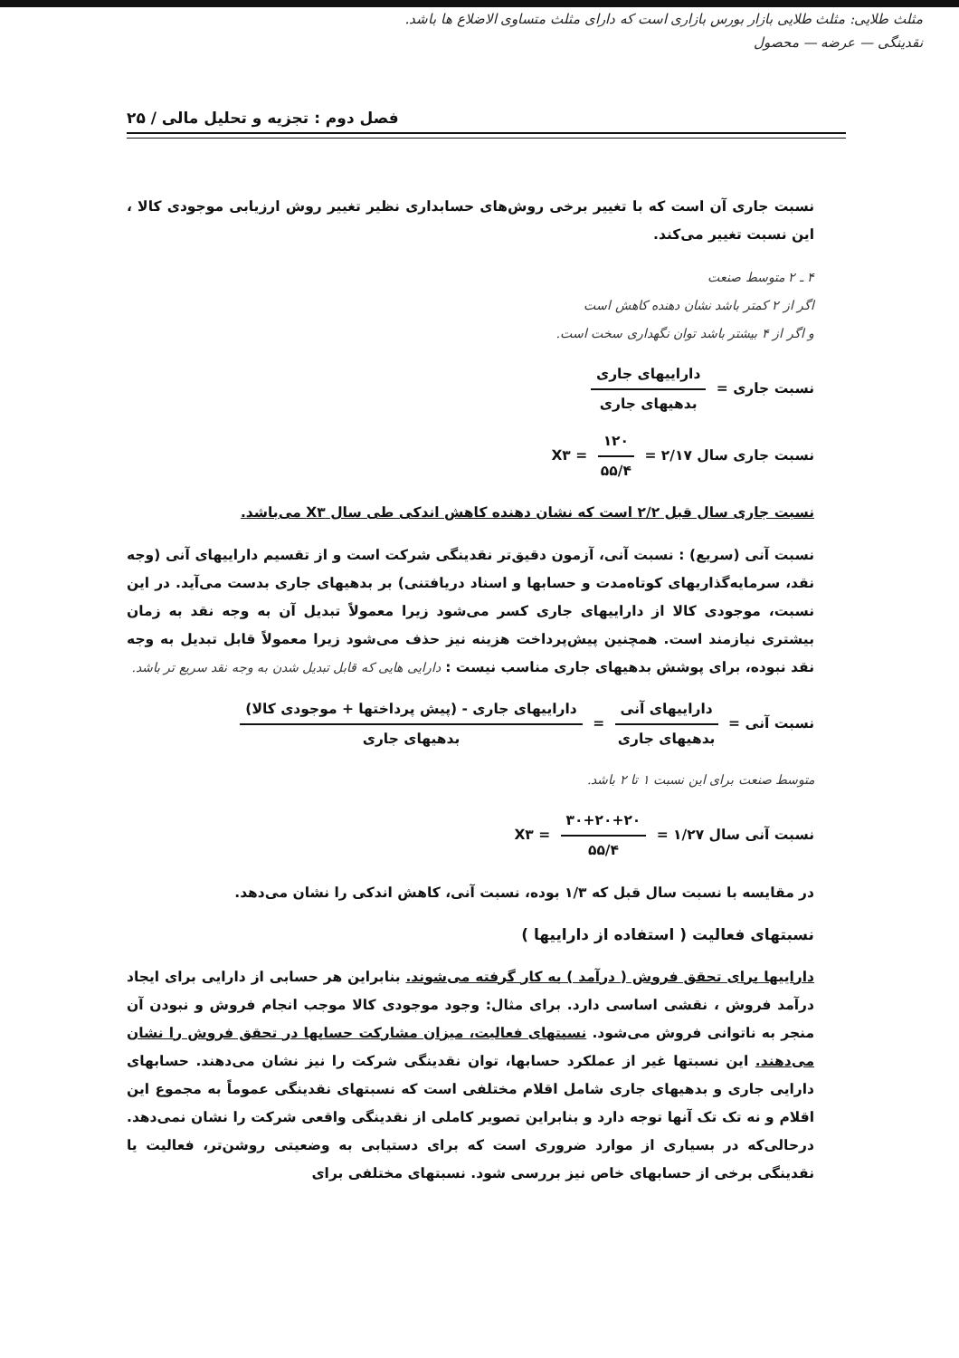مثلث طلایی: مثلث طلایی بازار بورس بازاری است که دارای مثلث متساوی الاضلاع ها باشد.
نقدینگی — عرضه — محصول
فصل دوم : تجزیه و تحلیل مالی / ۲۵
نسبت جاری آن است که با تغییر برخی روش‌های حسابداری نظیر تغییر روش ارزیابی موجودی کالا ، این نسبت تغییر می‌کند.
۴ ـ ۲ متوسط صنعت
اگر از ۲ کمتر باشد نشان دهنده کاهش است
و اگر از ۴ بیشتر باشد توان نگهداری سخت است.
نسبت جاری = داراییهای جاری بدهیهای جاری
نسبت جاری سال X۳ = ۱۲۰ ۵۵/۴ = ۲/۱۷
نسبت جاری سال قبل ۲/۲ است که نشان دهنده کاهش اندکی طی سال X۳ می‌باشد.
نسبت آنی (سریع) : نسبت آنی، آزمون دقیق‌تر نقدینگی شرکت است و از تقسیم داراییهای آنی (وجه نقد، سرمایه‌گذاریهای کوتاه‌مدت و حسابها و اسناد دریافتنی) بر بدهیهای جاری بدست می‌آید. در این نسبت، موجودی کالا از داراییهای جاری کسر می‌شود زیرا معمولاً تبدیل آن به وجه نقد به زمان بیشتری نیازمند است. همچنین پیش‌پرداخت هزینه نیز حذف می‌شود زیرا معمولاً قابل تبدیل به وجه نقد نبوده، برای پوشش بدهیهای جاری مناسب نیست : دارایی هایی که قابل تبدیل شدن به وجه نقد سریع تر باشد.
نسبت آنی = داراییهای آنی بدهیهای جاری = داراییهای جاری - (پیش پرداختها + موجودی کالا) بدهیهای جاری
متوسط صنعت برای این نسبت ۱ تا ۲ باشد.
نسبت آنی سال X۳ = ۳۰+۲۰+۲۰ ۵۵/۴ = ۱/۲۷
در مقایسه با نسبت سال قبل که ۱/۳ بوده، نسبت آنی، کاهش اندکی را نشان می‌دهد.
نسبتهای فعالیت ( استفاده از داراییها )
داراییها برای تحقق فروش ( درآمد ) به کار گرفته می‌شوند. بنابراین هر حسابی از دارایی برای ایجاد درآمد فروش ، نقشی اساسی دارد. برای مثال: وجود موجودی کالا موجب انجام فروش و نبودن آن منجر به ناتوانی فروش می‌شود. نسبتهای فعالیت، میزان مشارکت حسابها در تحقق فروش را نشان می‌دهند. این نسبتها غیر از عملکرد حسابها، توان نقدینگی شرکت را نیز نشان می‌دهند. حسابهای دارایی جاری و بدهیهای جاری شامل اقلام مختلفی است که نسبتهای نقدینگی عموماً به مجموع این اقلام و نه تک تک آنها توجه دارد و بنابراین تصویر کاملی از نقدینگی واقعی شرکت را نشان نمی‌دهد. درحالی‌که در بسیاری از موارد ضروری است که برای دستیابی به وضعیتی روشن‌تر، فعالیت یا نقدینگی برخی از حسابهای خاص نیز بررسی شود. نسبتهای مختلفی برای